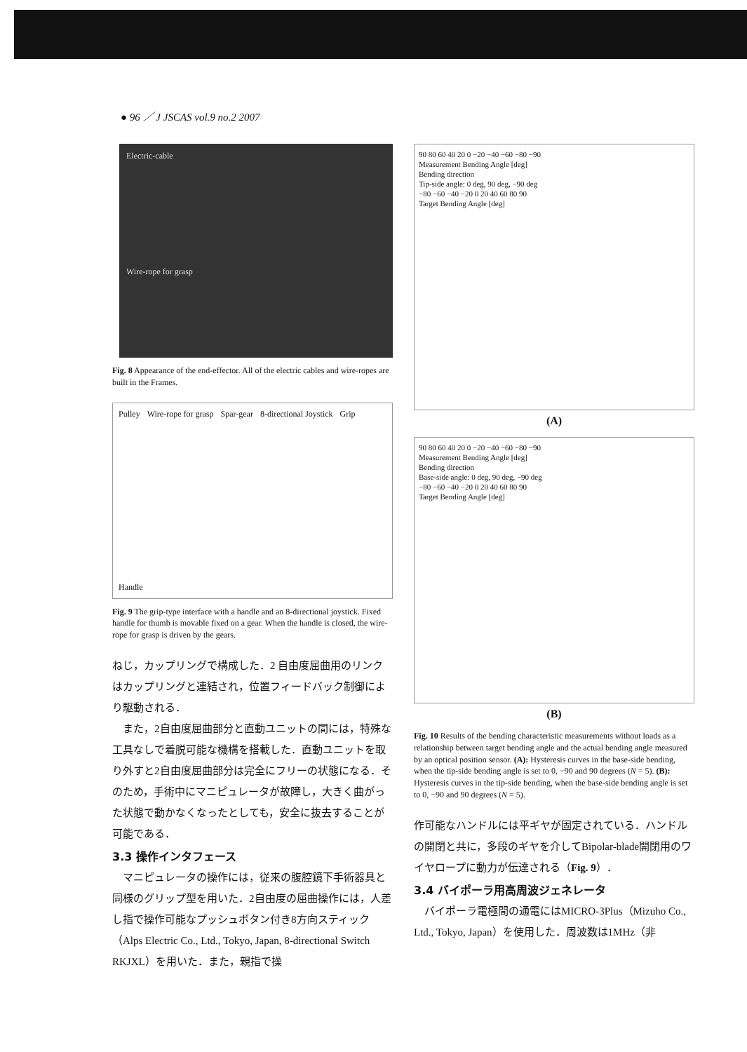● 96 ／ J JSCAS vol.9 no.2 2007
Electric-cable
Wire-rope for grasp
Fig. 8 Appearance of the end-effector. All of the electric cables and wire-ropes are built in the Frames.
Pulley Wire-rope for grasp Spar-gear 8-directional Joystick Grip Handle
Fig. 9 The grip-type interface with a handle and an 8-directional joystick. Fixed handle for thumb is movable fixed on a gear. When the handle is closed, the wire-rope for grasp is driven by the gears.
ねじ，カップリングで構成した．2 自由度屈曲用のリンクはカップリングと連結され，位置フィードバック制御により駆動される．
　また，2自由度屈曲部分と直動ユニットの間には，特殊な工具なしで着脱可能な機構を搭載した．直動ユニットを取り外すと2自由度屈曲部分は完全にフリーの状態になる．そのため，手術中にマニピュレータが故障し，大きく曲がった状態で動かなくなったとしても，安全に抜去することが可能である．
3.3 操作インタフェース
　マニピュレータの操作には，従来の腹腔鏡下手術器具と同様のグリップ型を用いた．2自由度の屈曲操作には，人差し指で操作可能なプッシュボタン付き8方向スティック（Alps Electric Co., Ltd., Tokyo, Japan, 8-directional Switch RKJXL）を用いた．また，親指で操
90 80 60 40 20 0 −20 −40 −60 −80 −90
Measurement Bending Angle [deg]
Bending direction
Tip-side angle: 0 deg, 90 deg, −90 deg
−80 −60 −40 −20 0 20 40 60 80 90
Target Bending Angle [deg]
(A)
90 80 60 40 20 0 −20 −40 −60 −80 −90
Measurement Bending Angle [deg]
Bending direction
Base-side angle: 0 deg, 90 deg, −90 deg
−80 −60 −40 −20 0 20 40 60 80 90
Target Bending Angle [deg]
(B)
Fig. 10 Results of the bending characteristic measurements without loads as a relationship between target bending angle and the actual bending angle measured by an optical position sensor. (A): Hysteresis curves in the base-side bending, when the tip-side bending angle is set to 0, −90 and 90 degrees (N = 5). (B): Hysteresis curves in the tip-side bending, when the base-side bending angle is set to 0, −90 and 90 degrees (N = 5).
作可能なハンドルには平ギヤが固定されている．ハンドルの開閉と共に，多段のギヤを介してBipolar-blade開閉用のワイヤロープに動力が伝達される（Fig. 9）．
3.4 バイポーラ用高周波ジェネレータ
　バイポーラ電極間の通電にはMICRO-3Plus（Mizuho Co., Ltd., Tokyo, Japan）を使用した．周波数は1MHz（非